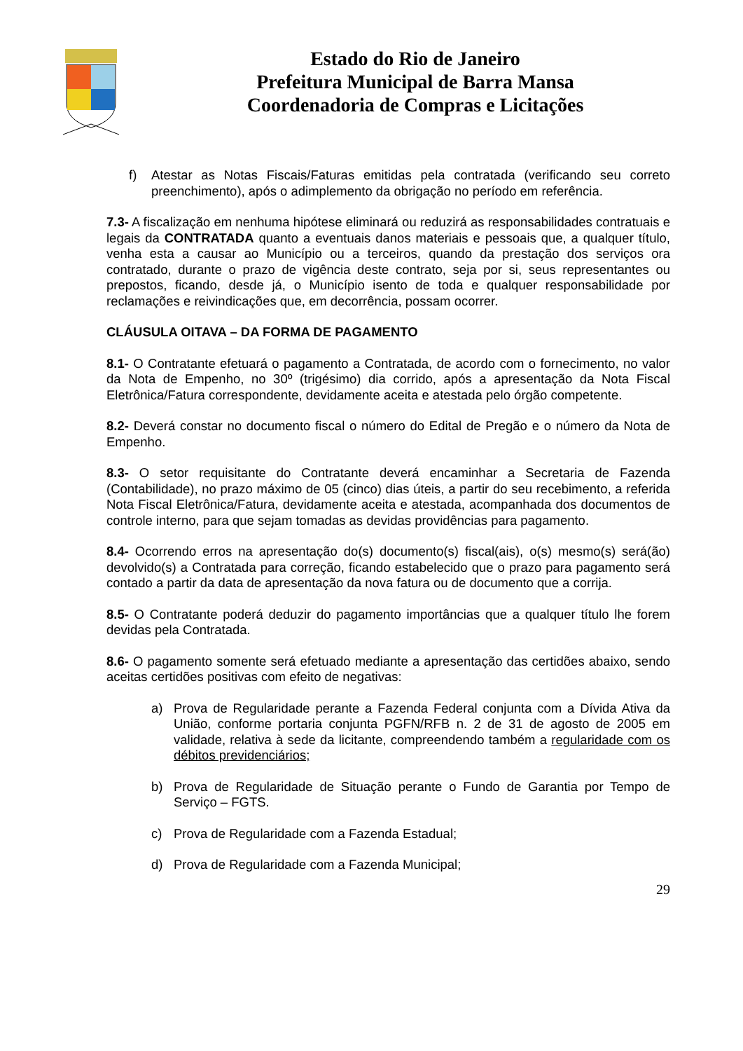Estado do Rio de Janeiro
Prefeitura Municipal de Barra Mansa
Coordenadoria de Compras e Licitações
f) Atestar as Notas Fiscais/Faturas emitidas pela contratada (verificando seu correto preenchimento), após o adimplemento da obrigação no período em referência.
7.3- A fiscalização em nenhuma hipótese eliminará ou reduzirá as responsabilidades contratuais e legais da CONTRATADA quanto a eventuais danos materiais e pessoais que, a qualquer título, venha esta a causar ao Município ou a terceiros, quando da prestação dos serviços ora contratado, durante o prazo de vigência deste contrato, seja por si, seus representantes ou prepostos, ficando, desde já, o Município isento de toda e qualquer responsabilidade por reclamações e reivindicações que, em decorrência, possam ocorrer.
CLÁUSULA OITAVA – DA FORMA DE PAGAMENTO
8.1- O Contratante efetuará o pagamento a Contratada, de acordo com o fornecimento, no valor da Nota de Empenho, no 30º (trigésimo) dia corrido, após a apresentação da Nota Fiscal Eletrônica/Fatura correspondente, devidamente aceita e atestada pelo órgão competente.
8.2- Deverá constar no documento fiscal o número do Edital de Pregão e o número da Nota de Empenho.
8.3- O setor requisitante do Contratante deverá encaminhar a Secretaria de Fazenda (Contabilidade), no prazo máximo de 05 (cinco) dias úteis, a partir do seu recebimento, a referida Nota Fiscal Eletrônica/Fatura, devidamente aceita e atestada, acompanhada dos documentos de controle interno, para que sejam tomadas as devidas providências para pagamento.
8.4- Ocorrendo erros na apresentação do(s) documento(s) fiscal(ais), o(s) mesmo(s) será(ão) devolvido(s) a Contratada para correção, ficando estabelecido que o prazo para pagamento será contado a partir da data de apresentação da nova fatura ou de documento que a corrija.
8.5- O Contratante poderá deduzir do pagamento importâncias que a qualquer título lhe forem devidas pela Contratada.
8.6- O pagamento somente será efetuado mediante a apresentação das certidões abaixo, sendo aceitas certidões positivas com efeito de negativas:
a) Prova de Regularidade perante a Fazenda Federal conjunta com a Dívida Ativa da União, conforme portaria conjunta PGFN/RFB n. 2 de 31 de agosto de 2005 em validade, relativa à sede da licitante, compreendendo também a regularidade com os débitos previdenciários;
b) Prova de Regularidade de Situação perante o Fundo de Garantia por Tempo de Serviço – FGTS.
c) Prova de Regularidade com a Fazenda Estadual;
d) Prova de Regularidade com a Fazenda Municipal;
29